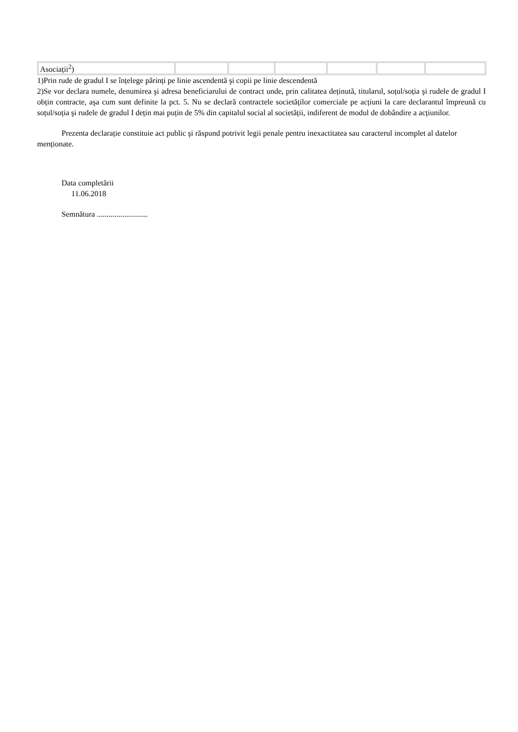| Asociații<sup>2</sup>) | | | | | | |
1)Prin rude de gradul I se înțelege părinți pe linie ascendentă şi copii pe linie descendentă
2)Se vor declara numele, denumirea şi adresa beneficiarului de contract unde, prin calitatea deținută, titularul, soțul/soția şi rudele de gradul I obțin contracte, aşa cum sunt definite la pct. 5. Nu se declară contractele societăților comerciale pe acțiuni la care declarantul împreună cu soțul/soția şi rudele de gradul I dețin mai puțin de 5% din capitalul social al societății, indiferent de modul de dobândire a acțiunilor.
Prezenta declarație constituie act public şi răspund potrivit legii penale pentru inexactitatea sau caracterul incomplet al datelor menționate.
Data completării
11.06.2018
Semnătura ..........................